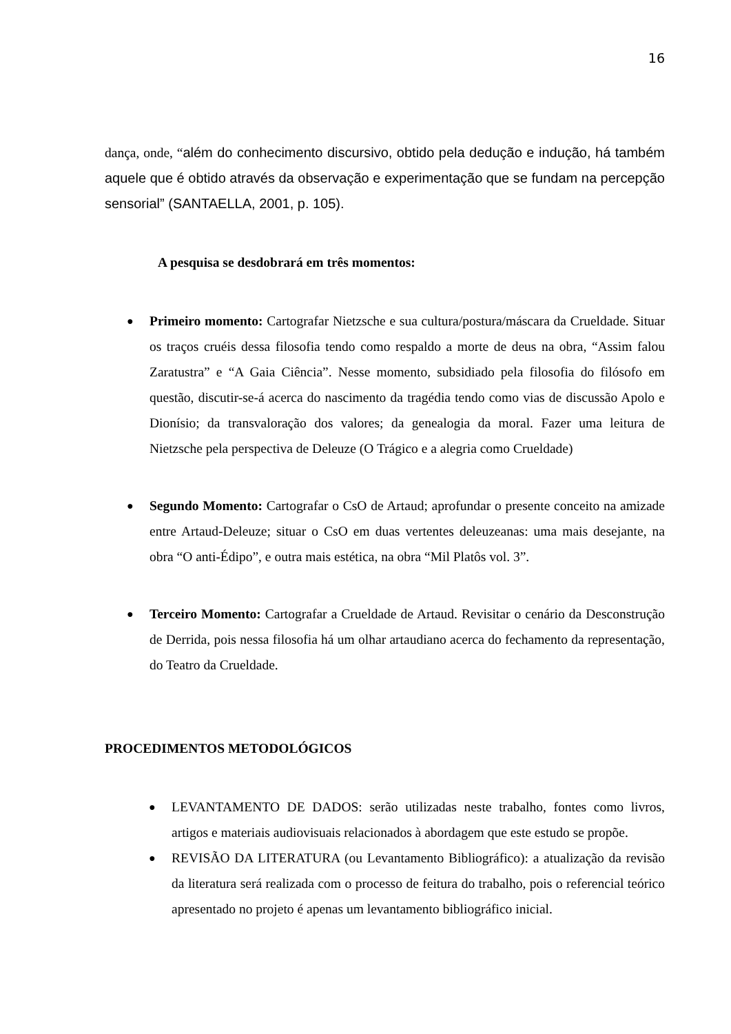16
dança, onde, “além do conhecimento discursivo, obtido pela dedução e indução, há também aquele que é obtido através da observação e experimentação que se fundam na percepção sensorial” (SANTAELLA, 2001, p. 105).
A pesquisa se desdobrará em três momentos:
● Primeiro momento: Cartografar Nietzsche e sua cultura/postura/máscara da Crueldade. Situar os traços cruéis dessa filosofia tendo como respaldo a morte de deus na obra, “Assim falou Zaratustra” e “A Gaia Ciência”. Nesse momento, subsidiado pela filosofia do filósofo em questão, discutir-se-á acerca do nascimento da tragédia tendo como vias de discussão Apolo e Dionísio; da transvaloração dos valores; da genealogia da moral. Fazer uma leitura de Nietzsche pela perspectiva de Deleuze (O Trágico e a alegria como Crueldade)
● Segundo Momento: Cartografar o CsO de Artaud; aprofundar o presente conceito na amizade entre Artaud-Deleuze; situar o CsO em duas vertentes deleuzeanas: uma mais desejante, na obra “O anti-Édipo”, e outra mais estética, na obra “Mil Platôs vol. 3”.
● Terceiro Momento: Cartografar a Crueldade de Artaud. Revisitar o cenário da Desconstrução de Derrida, pois nessa filosofia há um olhar artaudiano acerca do fechamento da representação, do Teatro da Crueldade.
PROCEDIMENTOS METODOLÓGICOS
● LEVANTAMENTO DE DADOS: serão utilizadas neste trabalho, fontes como livros, artigos e materiais audiovisuais relacionados à abordagem que este estudo se propõe.
● REVISÃO DA LITERATURA (ou Levantamento Bibliográfico): a atualização da revisão da literatura será realizada com o processo de feitura do trabalho, pois o referencial teórico apresentado no projeto é apenas um levantamento bibliográfico inicial.